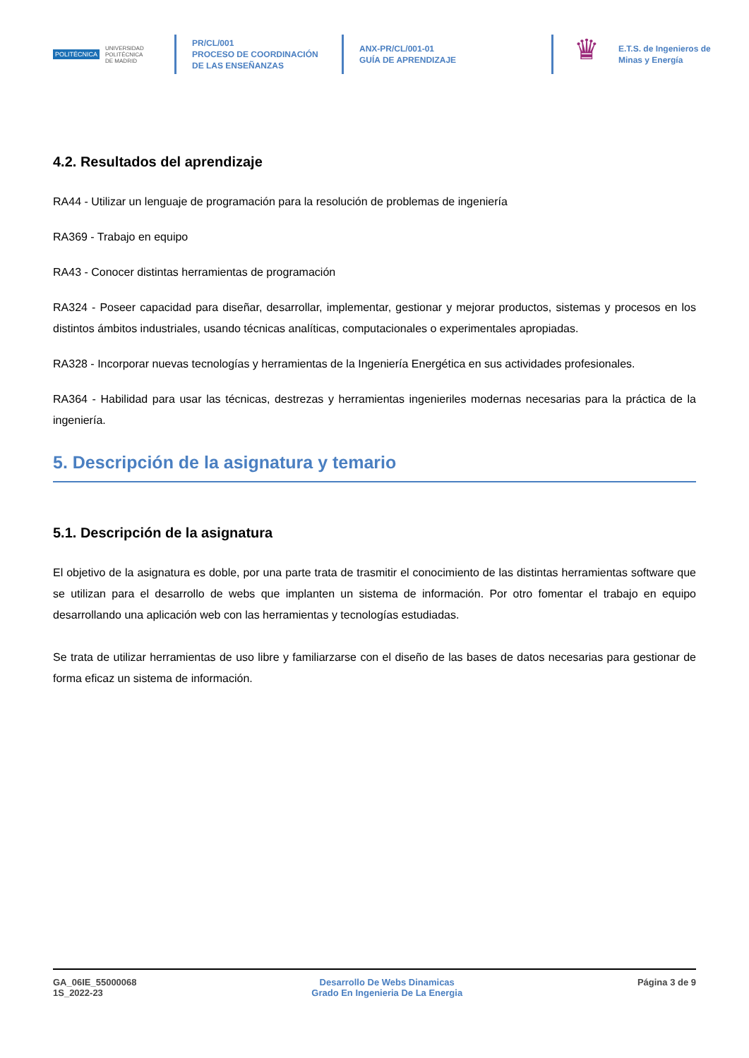POLITÉCNICA UNIVERSIDAD
POLITÉCNICA
DE MADRID
PR/CL/001
PROCESO DE COORDINACIÓN DE LAS ENSEÑANZAS
ANX-PR/CL/001-01
GUÍA DE APRENDIZAJE
♛
E.T.S. de Ingenieros de
Minas y Energía
4.2. Resultados del aprendizaje
RA44 - Utilizar un lenguaje de programación para la resolución de problemas de ingeniería
RA369 - Trabajo en equipo
RA43 - Conocer distintas herramientas de programación
RA324 - Poseer capacidad para diseñar, desarrollar, implementar, gestionar y mejorar productos, sistemas y procesos en los distintos ámbitos industriales, usando técnicas analíticas, computacionales o experimentales apropiadas.
RA328 - Incorporar nuevas tecnologías y herramientas de la Ingeniería Energética en sus actividades profesionales.
RA364 - Habilidad para usar las técnicas, destrezas y herramientas ingenieriles modernas necesarias para la práctica de la ingeniería.
5. Descripción de la asignatura y temario
5.1. Descripción de la asignatura
El objetivo de la asignatura es doble, por una parte trata de trasmitir el conocimiento de las distintas herramientas software que se utilizan para el desarrollo de webs que implanten un sistema de información. Por otro fomentar el trabajo en equipo desarrollando una aplicación web con las herramientas y tecnologías estudiadas.
Se trata de utilizar herramientas de uso libre y familiarzarse con el diseño de las bases de datos necesarias para gestionar de forma eficaz un sistema de información.
GA_06IE_55000068
1S_2022-23
Desarrollo De Webs Dinamicas
Grado En Ingenieria De La Energia
Página 3 de 9